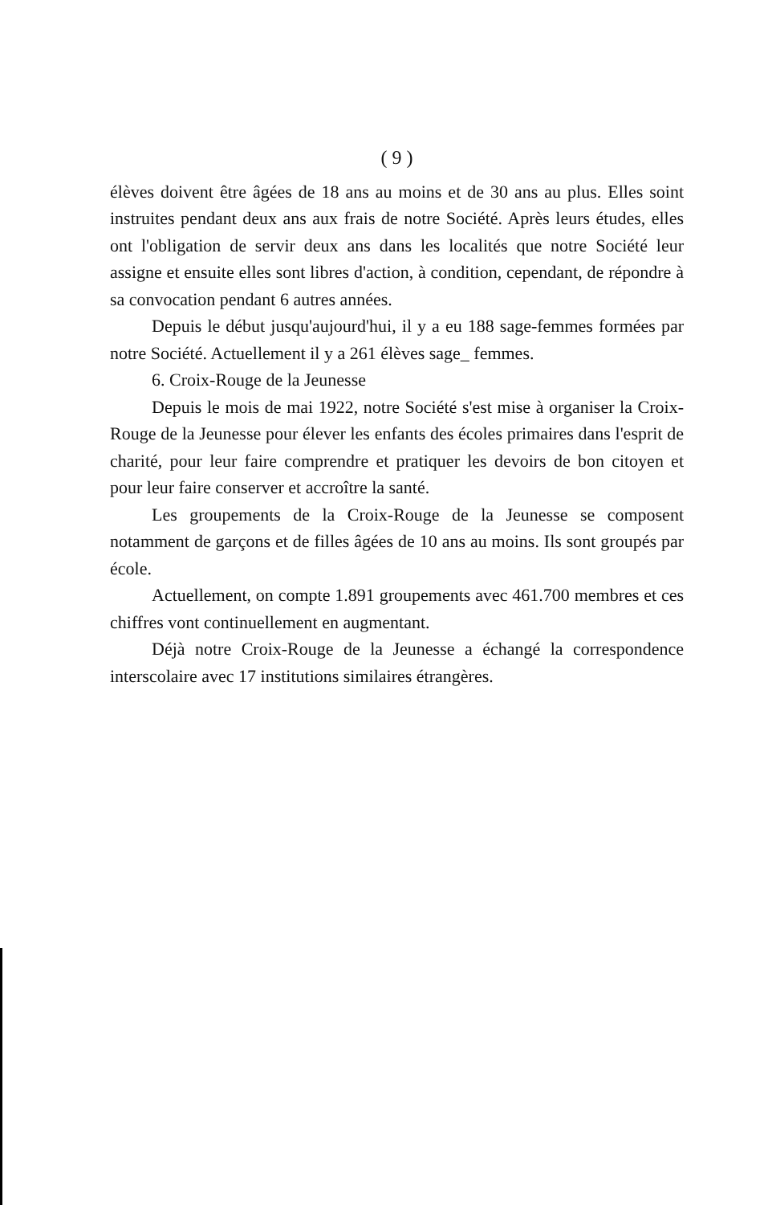( 9 )
élèves doivent être âgées de 18 ans au moins et de 30 ans au plus. Elles soint instruites pendant deux ans aux frais de notre Société. Après leurs études, elles ont l'obligation de servir deux ans dans les localités que notre Société leur assigne et ensuite elles sont libres d'action, à condition, cependant, de répondre à sa convocation pendant 6 autres années.
Depuis le début jusqu'aujourd'hui, il y a eu 188 sage-femmes formées par notre Société. Actuellement il y a 261 élèves sage_ femmes.
6. Croix-Rouge de la Jeunesse
Depuis le mois de mai 1922, notre Société s'est mise à organiser la Croix-Rouge de la Jeunesse pour élever les enfants des écoles primaires dans l'esprit de charité, pour leur faire comprendre et pratiquer les devoirs de bon citoyen et pour leur faire conserver et accroître la santé.
Les groupements de la Croix-Rouge de la Jeunesse se composent notamment de garçons et de filles âgées de 10 ans au moins. Ils sont groupés par école.
Actuellement, on compte 1.891 groupements avec 461.700 membres et ces chiffres vont continuellement en augmentant.
Déjà notre Croix-Rouge de la Jeunesse a échangé la correspondence interscolaire avec 17 institutions similaires étrangères.